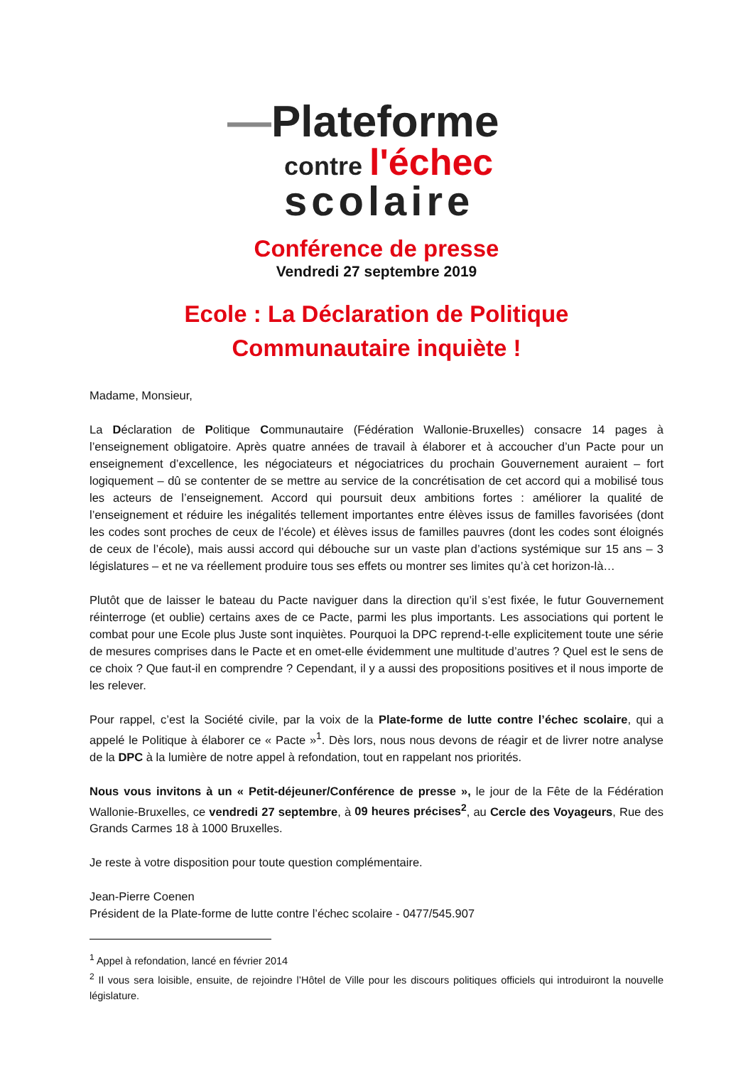—Plateforme
contre l'échec
scolaire
Conférence de presse
Vendredi 27 septembre 2019
Ecole : La Déclaration de Politique
Communautaire inquiète !
Madame, Monsieur,
La Déclaration de Politique Communautaire (Fédération Wallonie-Bruxelles) consacre 14 pages à l’enseignement obligatoire. Après quatre années de travail à élaborer et à accoucher d’un Pacte pour un enseignement d’excellence, les négociateurs et négociatrices du prochain Gouvernement auraient – fort logiquement – dû se contenter de se mettre au service de la concrétisation de cet accord qui a mobilisé tous les acteurs de l’enseignement. Accord qui poursuit deux ambitions fortes : améliorer la qualité de l’enseignement et réduire les inégalités tellement importantes entre élèves issus de familles favorisées (dont les codes sont proches de ceux de l’école) et élèves issus de familles pauvres (dont les codes sont éloignés de ceux de l’école), mais aussi accord qui débouche sur un vaste plan d’actions systémique sur 15 ans – 3 législatures – et ne va réellement produire tous ses effets ou montrer ses limites qu’à cet horizon-là…
Plutôt que de laisser le bateau du Pacte naviguer dans la direction qu’il s’est fixée, le futur Gouvernement réinterroge (et oublie) certains axes de ce Pacte, parmi les plus importants. Les associations qui portent le combat pour une Ecole plus Juste sont inquiètes. Pourquoi la DPC reprend-t-elle explicitement toute une série de mesures comprises dans le Pacte et en omet-elle évidemment une multitude d’autres ? Quel est le sens de ce choix ? Que faut-il en comprendre ? Cependant, il y a aussi des propositions positives et il nous importe de les relever.
Pour rappel, c’est la Société civile, par la voix de la Plate-forme de lutte contre l’échec scolaire, qui a appelé le Politique à élaborer ce « Pacte »<sup>1</sup>. Dès lors, nous nous devons de réagir et de livrer notre analyse de la DPC à la lumière de notre appel à refondation, tout en rappelant nos priorités.
Nous vous invitons à un « Petit-déjeuner/Conférence de presse », le jour de la Fête de la Fédération Wallonie-Bruxelles, ce vendredi 27 septembre, à 09 heures précises<sup>2</sup>, au Cercle des Voyageurs, Rue des Grands Carmes 18 à 1000 Bruxelles.
Je reste à votre disposition pour toute question complémentaire.
Jean-Pierre Coenen
Président de la Plate-forme de lutte contre l’échec scolaire - 0477/545.907
<sup>1</sup> Appel à refondation, lancé en février 2014
<sup>2</sup> Il vous sera loisible, ensuite, de rejoindre l’Hôtel de Ville pour les discours politiques officiels qui introduiront la nouvelle législature.